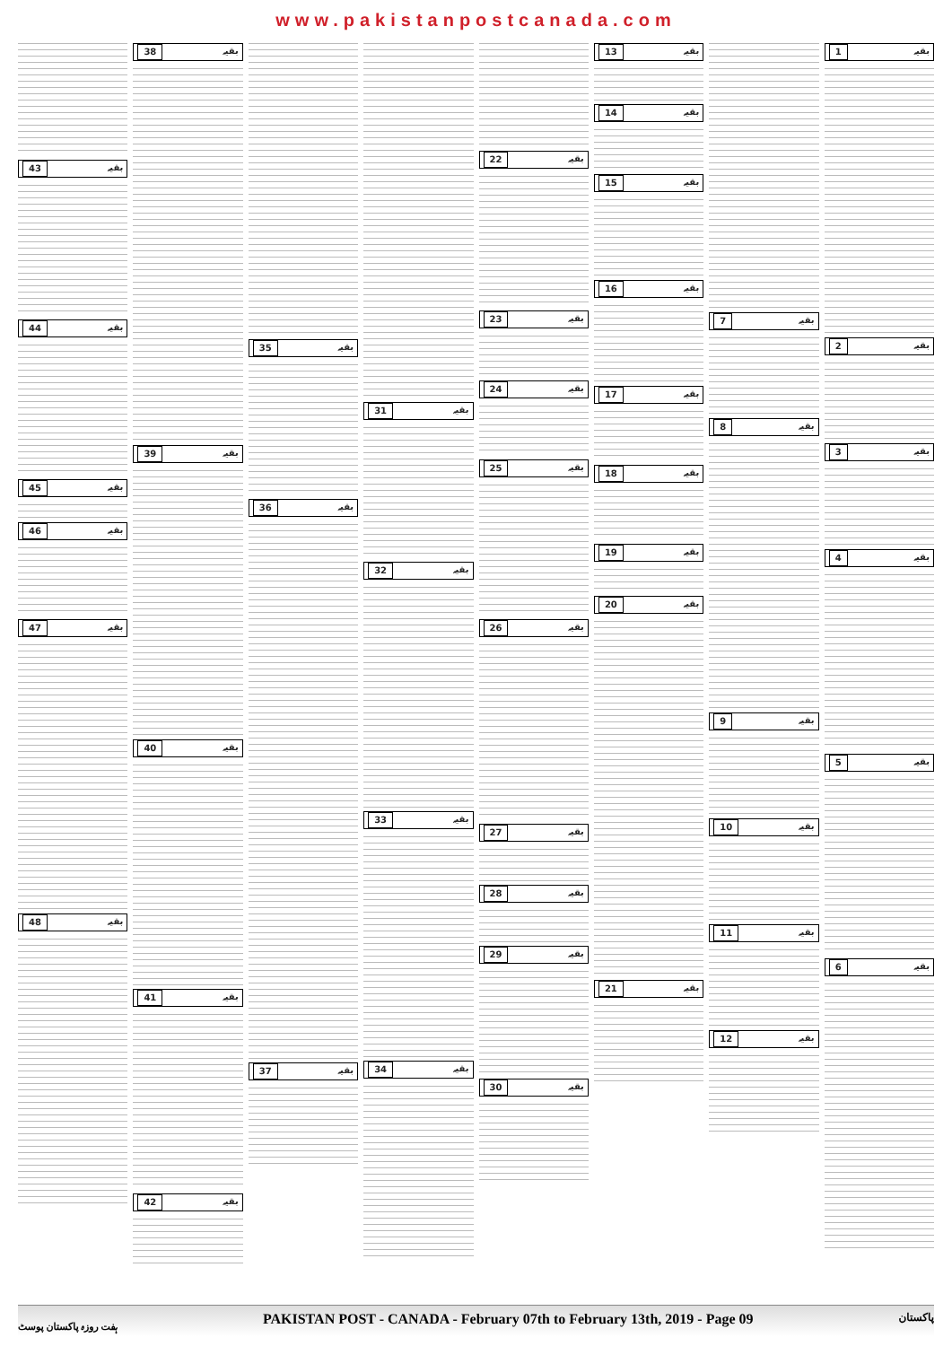www.pakistanpostcanada.com
بقیہ 1
بقیہ 2
بقیہ 3
بقیہ 4
بقیہ 5
بقیہ 6
بقیہ 7
بقیہ 8
بقیہ 9
بقیہ 10
بقیہ 11
بقیہ 12
بقیہ 13
بقیہ 14
بقیہ 15
بقیہ 16
بقیہ 17
بقیہ 18
بقیہ 19
بقیہ 20
بقیہ 21
بقیہ 22
بقیہ 23
بقیہ 24
بقیہ 25
بقیہ 26
بقیہ 27
بقیہ 28
بقیہ 29
بقیہ 30
بقیہ 31
بقیہ 32
بقیہ 33
بقیہ 34
بقیہ 35
بقیہ 36
بقیہ 37
بقیہ 38
بقیہ 39
بقیہ 40
بقیہ 41
بقیہ 42
بقیہ 43
بقیہ 44
بقیہ 45
بقیہ 46
بقیہ 47
بقیہ 48
ہفت روزہ پاکستان پوسٹ PAKISTAN POST - CANADA - February 07th to February 13th, 2019 - Page 09 پاکستان